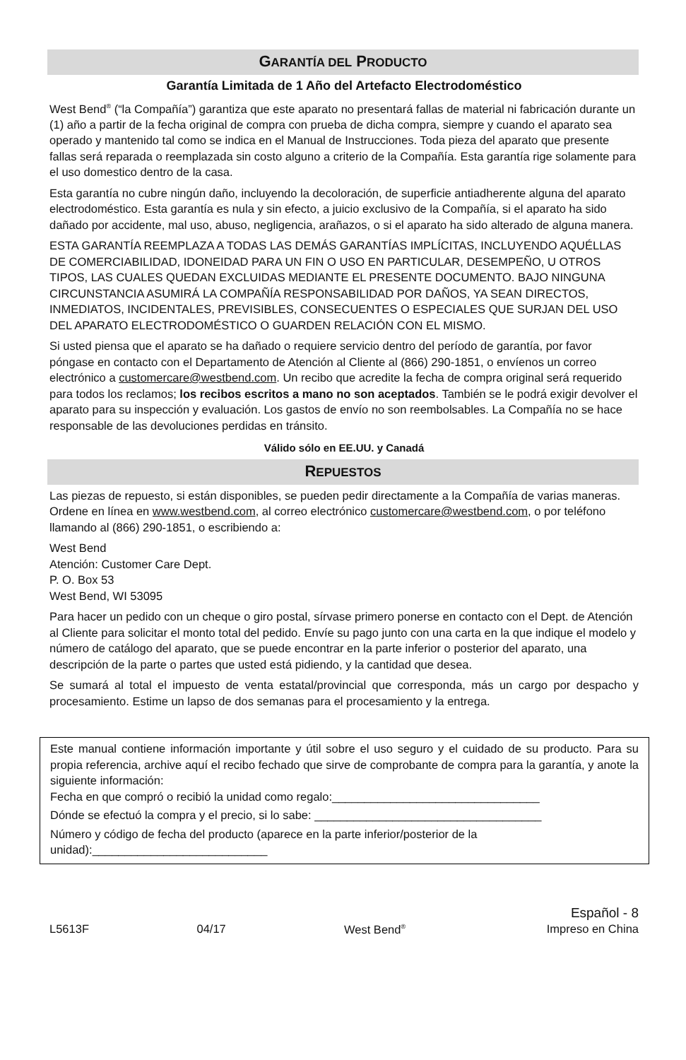GARANTÍA DEL PRODUCTO
Garantía Limitada de 1 Año del Artefacto Electrodoméstico
West Bend<sup>®</sup> (“la Compañía”) garantiza que este aparato no presentará fallas de material ni fabricación durante un (1) año a partir de la fecha original de compra con prueba de dicha compra, siempre y cuando el aparato sea operado y mantenido tal como se indica en el Manual de Instrucciones. Toda pieza del aparato que presente fallas será reparada o reemplazada sin costo alguno a criterio de la Compañía. Esta garantía rige solamente para el uso domestico dentro de la casa.
Esta garantía no cubre ningún daño, incluyendo la decoloración, de superficie antiadherente alguna del aparato electrodoméstico. Esta garantía es nula y sin efecto, a juicio exclusivo de la Compañía, si el aparato ha sido dañado por accidente, mal uso, abuso, negligencia, arañazos, o si el aparato ha sido alterado de alguna manera.
ESTA GARANTÍA REEMPLAZA A TODAS LAS DEMÁS GARANTÍAS IMPLÍCITAS, INCLUYENDO AQUÉLLAS DE COMERCIABILIDAD, IDONEIDAD PARA UN FIN O USO EN PARTICULAR, DESEMPEÑO, U OTROS TIPOS, LAS CUALES QUEDAN EXCLUIDAS MEDIANTE EL PRESENTE DOCUMENTO. BAJO NINGUNA CIRCUNSTANCIA ASUMIRÁ LA COMPAÑÍA RESPONSABILIDAD POR DAÑOS, YA SEAN DIRECTOS, INMEDIATOS, INCIDENTALES, PREVISIBLES, CONSECUENTES O ESPECIALES QUE SURJAN DEL USO DEL APARATO ELECTRODOMÉSTICO O GUARDEN RELACIÓN CON EL MISMO.
Si usted piensa que el aparato se ha dañado o requiere servicio dentro del período de garantía, por favor póngase en contacto con el Departamento de Atención al Cliente al (866) 290-1851, o envíenos un correo electrónico a customercare@westbend.com. Un recibo que acredite la fecha de compra original será requerido para todos los reclamos; los recibos escritos a mano no son aceptados. También se le podrá exigir devolver el aparato para su inspección y evaluación. Los gastos de envío no son reembolsables. La Compañía no se hace responsable de las devoluciones perdidas en tránsito.
Válido sólo en EE.UU. y Canadá
REPUESTOS
Las piezas de repuesto, si están disponibles, se pueden pedir directamente a la Compañía de varias maneras. Ordene en línea en www.westbend.com, al correo electrónico customercare@westbend.com, o por teléfono llamando al (866) 290-1851, o escribiendo a:
West Bend
Atención: Customer Care Dept.
P. O. Box 53
West Bend, WI 53095
Para hacer un pedido con un cheque o giro postal, sírvase primero ponerse en contacto con el Dept. de Atención al Cliente para solicitar el monto total del pedido. Envíe su pago junto con una carta en la que indique el modelo y número de catálogo del aparato, que se puede encontrar en la parte inferior o posterior del aparato, una descripción de la parte o partes que usted está pidiendo, y la cantidad que desea.
Se sumará al total el impuesto de venta estatal/provincial que corresponda, más un cargo por despacho y procesamiento. Estime un lapso de dos semanas para el procesamiento y la entrega.
Este manual contiene información importante y útil sobre el uso seguro y el cuidado de su producto. Para su propia referencia, archive aquí el recibo fechado que sirve de comprobante de compra para la garantía, y anote la siguiente información:
Fecha en que compró o recibió la unidad como regalo:________________________________
Dónde se efectuó la compra y el precio, si lo sabe: ___________________________________
Número y código de fecha del producto (aparece en la parte inferior/posterior de la unidad):___________________________
L5613F
04/17
West Bend<sup>®</sup>
Español - 8
Impreso en China